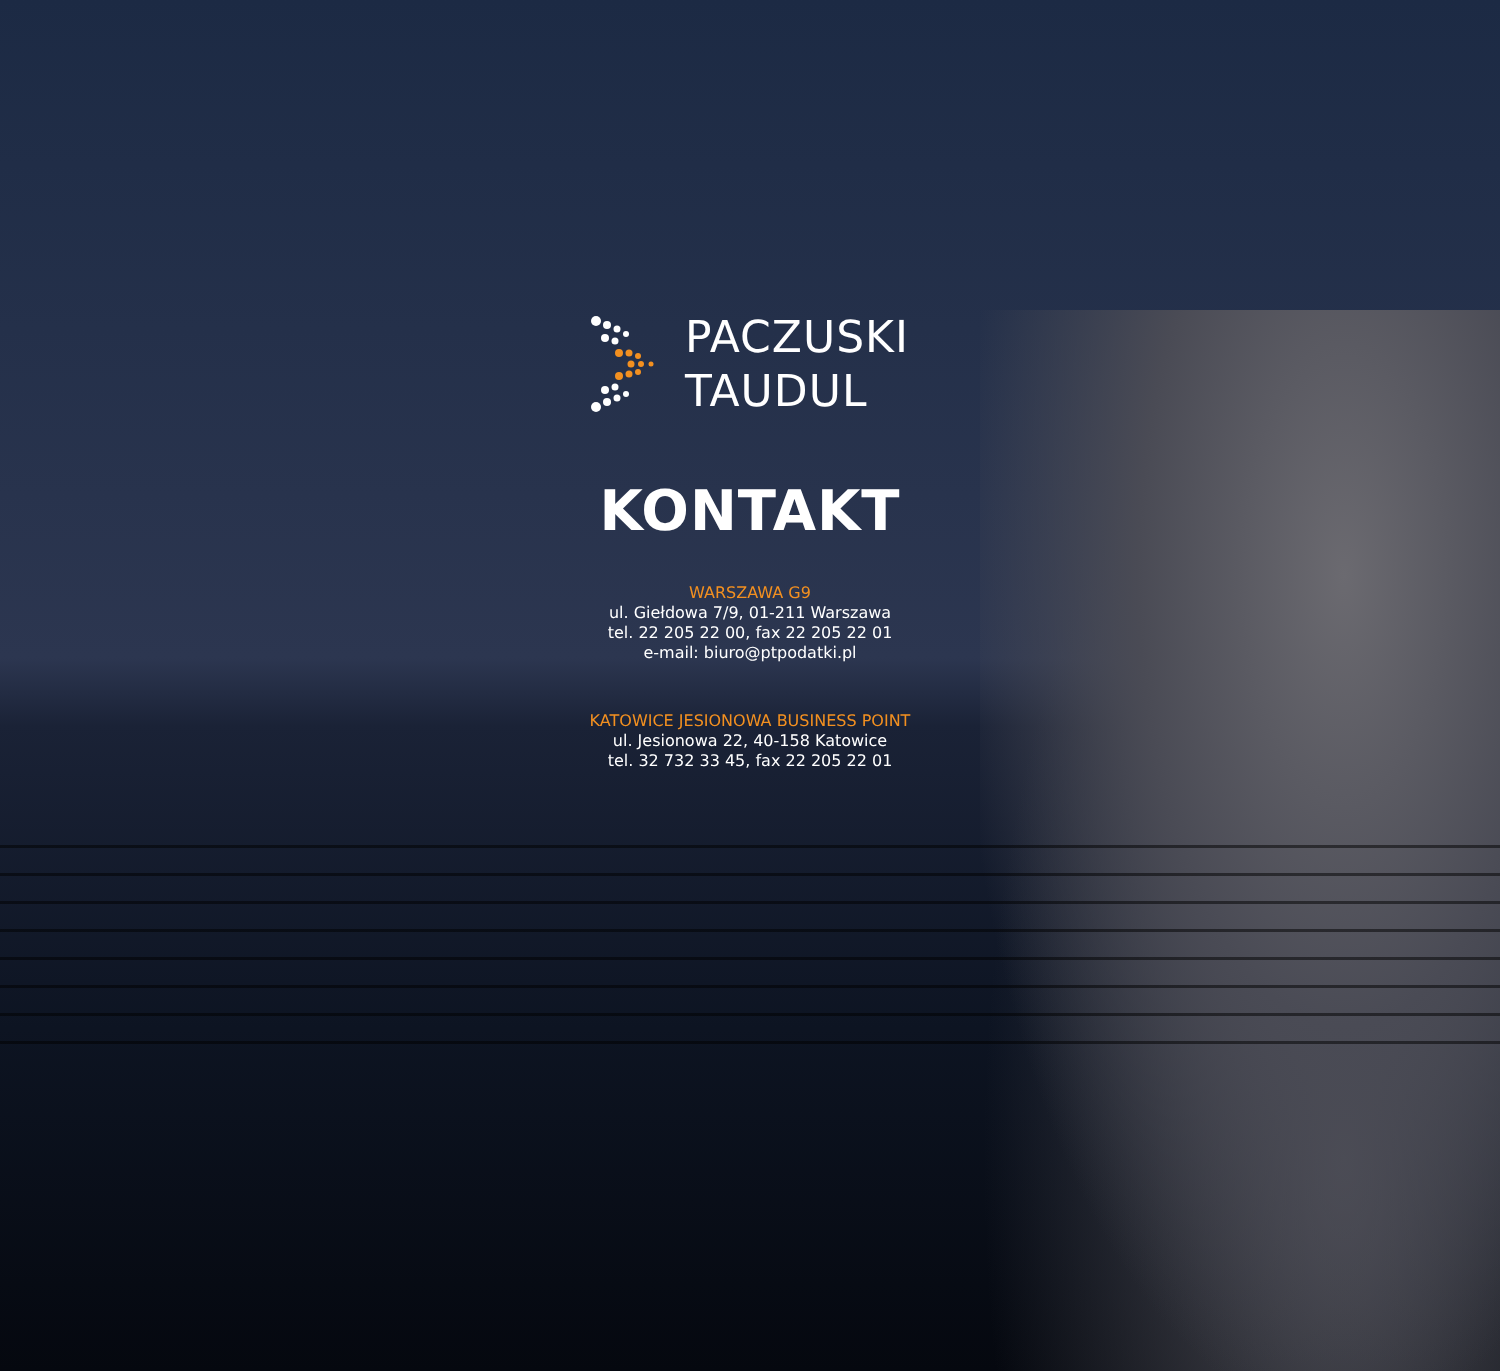PACZUSKI
TAUDUL
KONTAKT
WARSZAWA G9
ul. Giełdowa 7/9, 01-211 Warszawa
tel. 22 205 22 00, fax 22 205 22 01
e-mail: biuro@ptpodatki.pl
KATOWICE JESIONOWA BUSINESS POINT
ul. Jesionowa 22, 40-158 Katowice
tel. 32 732 33 45, fax 22 205 22 01